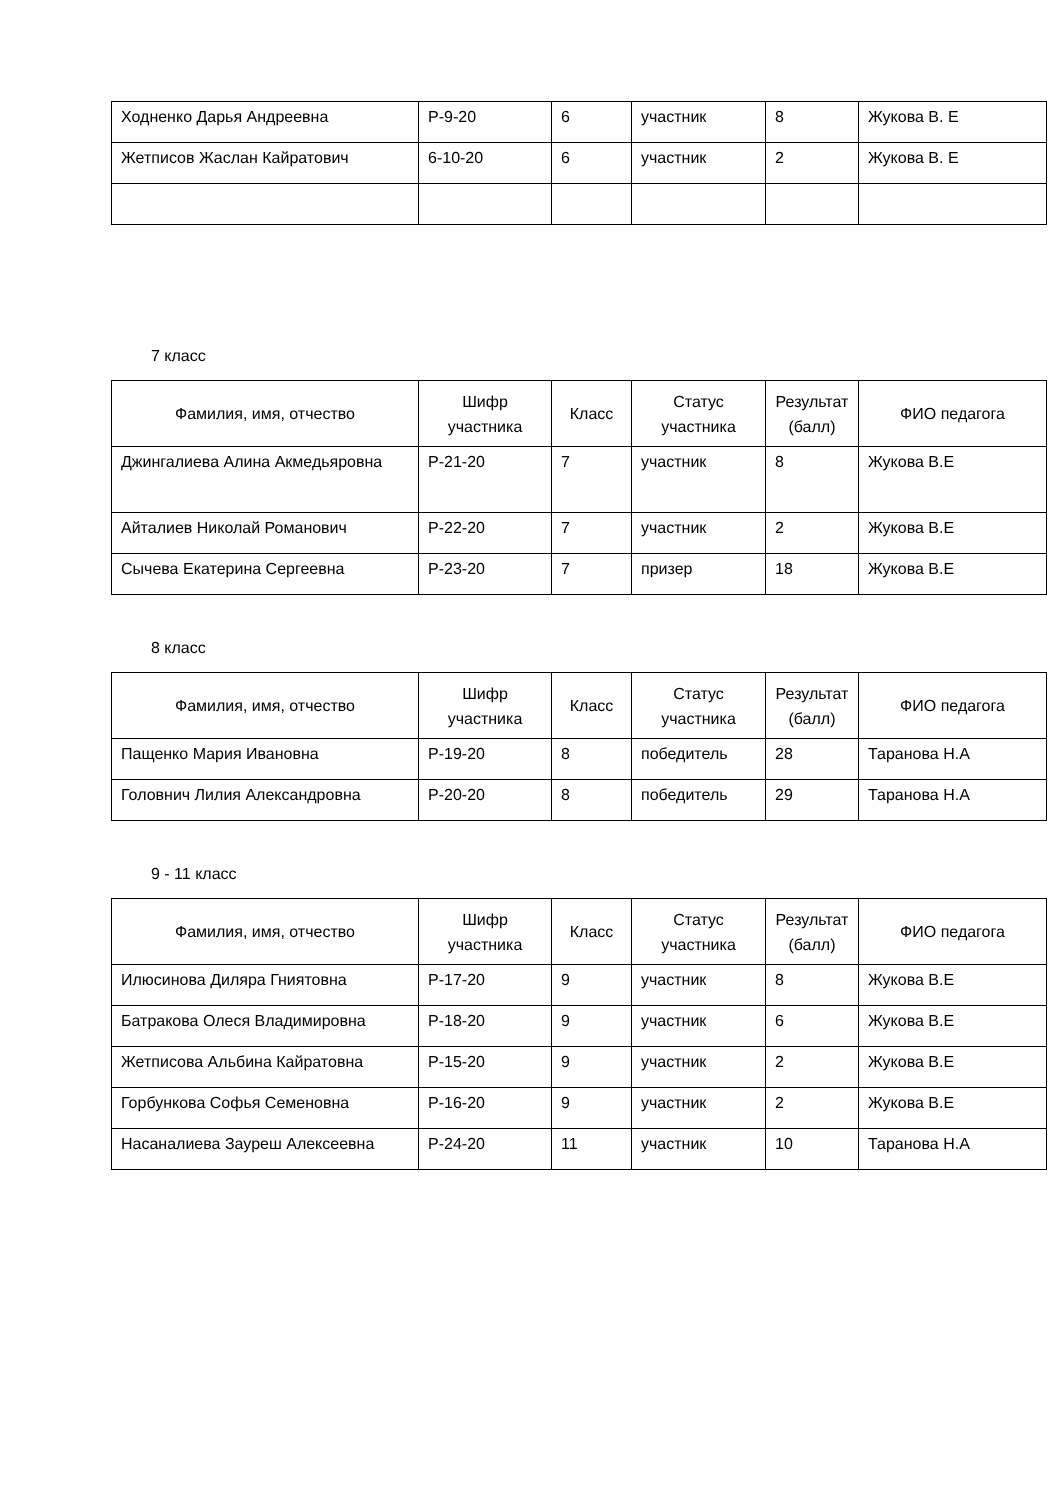| Ходненко Дарья Андреевна | Р-9-20 | 6 | участник | 8 | Жукова В. Е |
| Жетписов Жаслан Кайратович | 6-10-20 | 6 | участник | 2 | Жукова В. Е |
7 класс
| Фамилия, имя, отчество | Шифр участника | Класс | Статус участника | Результат (балл) | ФИО педагога |
| --- | --- | --- | --- | --- | --- |
| Джингалиева Алина Акмедьяровна | Р-21-20 | 7 | участник | 8 | Жукова В.Е |
| Айталиев Николай Романович | Р-22-20 | 7 | участник | 2 | Жукова В.Е |
| Сычева Екатерина Сергеевна | Р-23-20 | 7 | призер | 18 | Жукова В.Е |
8 класс
| Фамилия, имя, отчество | Шифр участника | Класс | Статус участника | Результат (балл) | ФИО педагога |
| --- | --- | --- | --- | --- | --- |
| Пащенко Мария Ивановна | Р-19-20 | 8 | победитель | 28 | Таранова Н.А |
| Головнич Лилия Александровна | Р-20-20 | 8 | победитель | 29 | Таранова Н.А |
9 - 11 класс
| Фамилия, имя, отчество | Шифр участника | Класс | Статус участника | Результат (балл) | ФИО педагога |
| --- | --- | --- | --- | --- | --- |
| Илюсинова Диляра Гниятовна | Р-17-20 | 9 | участник | 8 | Жукова В.Е |
| Батракова Олеся Владимировна | Р-18-20 | 9 | участник | 6 | Жукова В.Е |
| Жетписова Альбина Кайратовна | Р-15-20 | 9 | участник | 2 | Жукова В.Е |
| Горбункова Софья Семеновна | Р-16-20 | 9 | участник | 2 | Жукова В.Е |
| Насаналиева Зауреш Алексеевна | Р-24-20 | 11 | участник | 10 | Таранова Н.А |